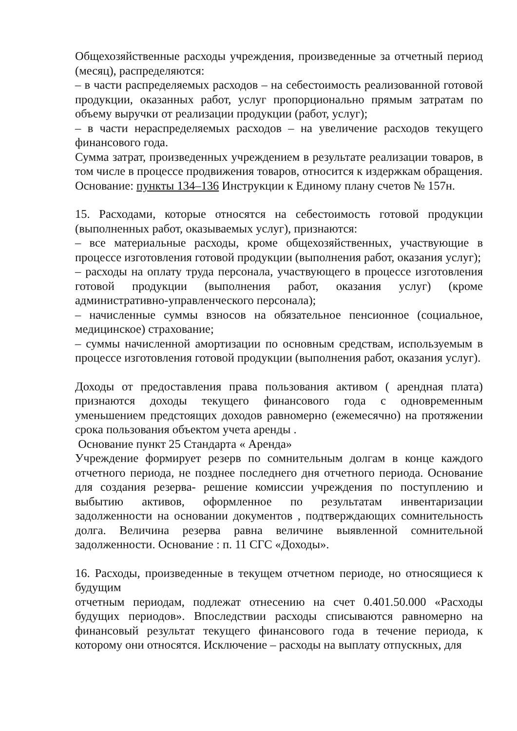Общехозяйственные расходы учреждения, произведенные за отчетный период (месяц), распределяются:
– в части распределяемых расходов – на себестоимость реализованной готовой продукции, оказанных работ, услуг пропорционально прямым затратам по объему выручки от реализации продукции (работ, услуг);
– в части нераспределяемых расходов – на увеличение расходов текущего финансового года.
Сумма затрат, произведенных учреждением в результате реализации товаров, в том числе в процессе продвижения товаров, относится к издержкам обращения.
Основание: пункты 134–136 Инструкции к Единому плану счетов № 157н.
15. Расходами, которые относятся на себестоимость готовой продукции (выполненных работ, оказываемых услуг), признаются:
– все материальные расходы, кроме общехозяйственных, участвующие в процессе изготовления готовой продукции (выполнения работ, оказания услуг);
– расходы на оплату труда персонала, участвующего в процессе изготовления готовой продукции (выполнения работ, оказания услуг) (кроме административно-управленческого персонала);
– начисленные суммы взносов на обязательное пенсионное (социальное, медицинское) страхование;
– суммы начисленной амортизации по основным средствам, используемым в процессе изготовления готовой продукции (выполнения работ, оказания услуг).
Доходы от предоставления права пользования активом ( арендная плата) признаются доходы текущего финансового года с одновременным уменьшением предстоящих доходов равномерно (ежемесячно) на протяжении срока пользования объектом учета аренды .
Основание пункт 25 Стандарта « Аренда»
Учреждение формирует резерв по сомнительным долгам в конце каждого отчетного периода, не позднее последнего дня отчетного периода. Основание для создания резерва- решение комиссии учреждения по поступлению и выбытию активов, оформленное по результатам инвентаризации задолженности на основании документов , подтверждающих сомнительность долга. Величина резерва равна величине выявленной сомнительной задолженности. Основание : п. 11 СГС «Доходы».
16. Расходы, произведенные в текущем отчетном периоде, но относящиеся к будущим
отчетным периодам, подлежат отнесению на счет 0.401.50.000 «Расходы будущих периодов». Впоследствии расходы списываются равномерно на финансовый результат текущего финансового года в течение периода, к которому они относятся. Исключение – расходы на выплату отпускных, для